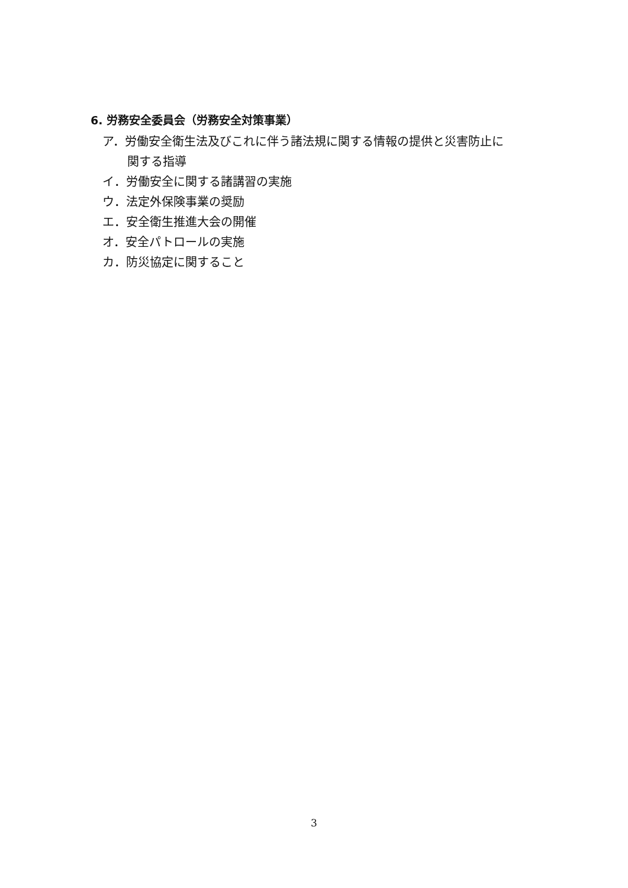6. 労務安全委員会（労務安全対策事業）
ア．労働安全衛生法及びこれに伴う諸法規に関する情報の提供と災害防止に
関する指導
イ．労働安全に関する諸講習の実施
ウ．法定外保険事業の奨励
エ．安全衛生推進大会の開催
オ．安全パトロールの実施
カ．防災協定に関すること
3